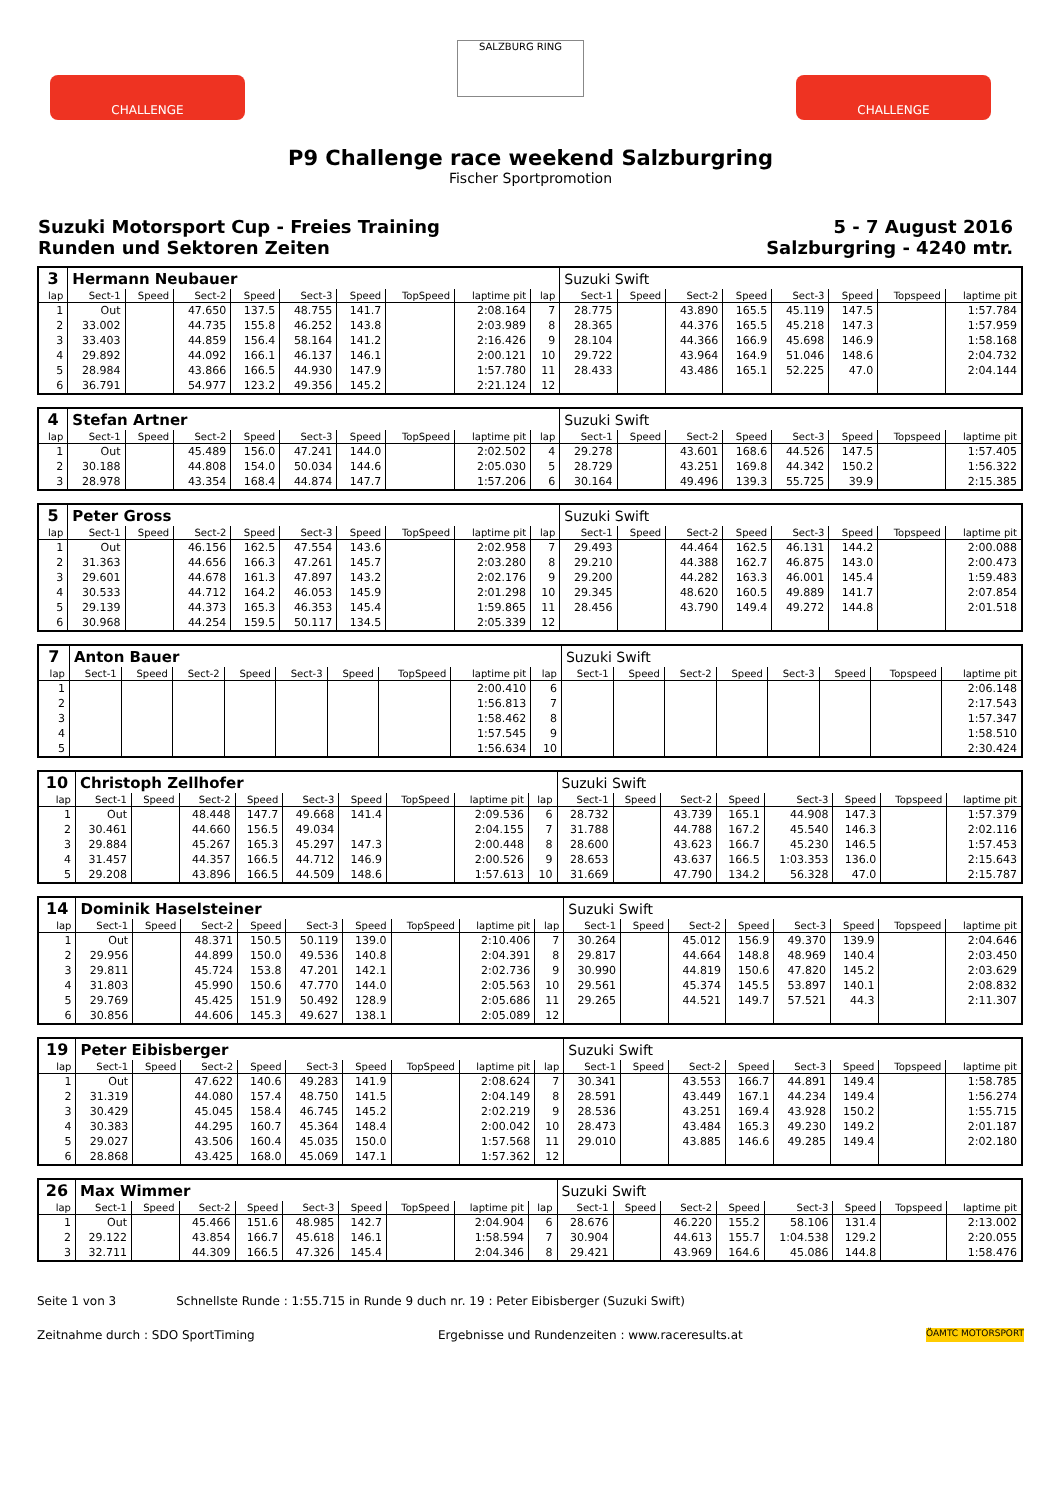CHALLENGE
SALZBURG RING
CHALLENGE
P9 Challenge race weekend Salzburgring
Fischer Sportpromotion
Suzuki Motorsport Cup - Freies Training
Runden und Sektoren Zeiten
5 - 7 August 2016
Salzburgring - 4240 mtr.
| 3 | Hermann Neubauer | | | | | | | | | Suzuki Swift | | | | | | | |
| lap | Sect-1 | Speed | Sect-2 | Speed | Sect-3 | Speed | TopSpeed | laptime pit | lap | Sect-1 | Speed | Sect-2 | Speed | Sect-3 | Speed | Topspeed | laptime pit |
| 1 | Out | | 47.650 | 137.5 | 48.755 | 141.7 | | 2:08.164 | 7 | 28.775 | | 43.890 | 165.5 | 45.119 | 147.5 | | 1:57.784 |
| 2 | 33.002 | | 44.735 | 155.8 | 46.252 | 143.8 | | 2:03.989 | 8 | 28.365 | | 44.376 | 165.5 | 45.218 | 147.3 | | 1:57.959 |
| 3 | 33.403 | | 44.859 | 156.4 | 58.164 | 141.2 | | 2:16.426 | 9 | 28.104 | | 44.366 | 166.9 | 45.698 | 146.9 | | 1:58.168 |
| 4 | 29.892 | | 44.092 | 166.1 | 46.137 | 146.1 | | 2:00.121 | 10 | 29.722 | | 43.964 | 164.9 | 51.046 | 148.6 | | 2:04.732 |
| 5 | 28.984 | | 43.866 | 166.5 | 44.930 | 147.9 | | 1:57.780 | 11 | 28.433 | | 43.486 | 165.1 | 52.225 | 47.0 | | 2:04.144 |
| 6 | 36.791 | | 54.977 | 123.2 | 49.356 | 145.2 | | 2:21.124 | 12 | | | | | | | | |
| 4 | Stefan Artner | | | | | | | | | Suzuki Swift | | | | | | | |
| lap | Sect-1 | Speed | Sect-2 | Speed | Sect-3 | Speed | TopSpeed | laptime pit | lap | Sect-1 | Speed | Sect-2 | Speed | Sect-3 | Speed | Topspeed | laptime pit |
| 1 | Out | | 45.489 | 156.0 | 47.241 | 144.0 | | 2:02.502 | 4 | 29.278 | | 43.601 | 168.6 | 44.526 | 147.5 | | 1:57.405 |
| 2 | 30.188 | | 44.808 | 154.0 | 50.034 | 144.6 | | 2:05.030 | 5 | 28.729 | | 43.251 | 169.8 | 44.342 | 150.2 | | 1:56.322 |
| 3 | 28.978 | | 43.354 | 168.4 | 44.874 | 147.7 | | 1:57.206 | 6 | 30.164 | | 49.496 | 139.3 | 55.725 | 39.9 | | 2:15.385 |
| 5 | Peter Gross | | | | | | | | | Suzuki Swift | | | | | | | |
| lap | Sect-1 | Speed | Sect-2 | Speed | Sect-3 | Speed | TopSpeed | laptime pit | lap | Sect-1 | Speed | Sect-2 | Speed | Sect-3 | Speed | Topspeed | laptime pit |
| 1 | Out | | 46.156 | 162.5 | 47.554 | 143.6 | | 2:02.958 | 7 | 29.493 | | 44.464 | 162.5 | 46.131 | 144.2 | | 2:00.088 |
| 2 | 31.363 | | 44.656 | 166.3 | 47.261 | 145.7 | | 2:03.280 | 8 | 29.210 | | 44.388 | 162.7 | 46.875 | 143.0 | | 2:00.473 |
| 3 | 29.601 | | 44.678 | 161.3 | 47.897 | 143.2 | | 2:02.176 | 9 | 29.200 | | 44.282 | 163.3 | 46.001 | 145.4 | | 1:59.483 |
| 4 | 30.533 | | 44.712 | 164.2 | 46.053 | 145.9 | | 2:01.298 | 10 | 29.345 | | 48.620 | 160.5 | 49.889 | 141.7 | | 2:07.854 |
| 5 | 29.139 | | 44.373 | 165.3 | 46.353 | 145.4 | | 1:59.865 | 11 | 28.456 | | 43.790 | 149.4 | 49.272 | 144.8 | | 2:01.518 |
| 6 | 30.968 | | 44.254 | 159.5 | 50.117 | 134.5 | | 2:05.339 | 12 | | | | | | | | |
| 7 | Anton Bauer | | | | | | | | | Suzuki Swift | | | | | | | |
| lap | Sect-1 | Speed | Sect-2 | Speed | Sect-3 | Speed | TopSpeed | laptime pit | lap | Sect-1 | Speed | Sect-2 | Speed | Sect-3 | Speed | Topspeed | laptime pit |
| 1 | | | | | | | | 2:00.410 | 6 | | | | | | | | 2:06.148 |
| 2 | | | | | | | | 1:56.813 | 7 | | | | | | | | 2:17.543 |
| 3 | | | | | | | | 1:58.462 | 8 | | | | | | | | 1:57.347 |
| 4 | | | | | | | | 1:57.545 | 9 | | | | | | | | 1:58.510 |
| 5 | | | | | | | | 1:56.634 | 10 | | | | | | | | 2:30.424 |
| 10 | Christoph Zellhofer | | | | | | | | | Suzuki Swift | | | | | | | |
| lap | Sect-1 | Speed | Sect-2 | Speed | Sect-3 | Speed | TopSpeed | laptime pit | lap | Sect-1 | Speed | Sect-2 | Speed | Sect-3 | Speed | Topspeed | laptime pit |
| 1 | Out | | 48.448 | 147.7 | 49.668 | 141.4 | | 2:09.536 | 6 | 28.732 | | 43.739 | 165.1 | 44.908 | 147.3 | | 1:57.379 |
| 2 | 30.461 | | 44.660 | 156.5 | 49.034 | | | 2:04.155 | 7 | 31.788 | | 44.788 | 167.2 | 45.540 | 146.3 | | 2:02.116 |
| 3 | 29.884 | | 45.267 | 165.3 | 45.297 | 147.3 | | 2:00.448 | 8 | 28.600 | | 43.623 | 166.7 | 45.230 | 146.5 | | 1:57.453 |
| 4 | 31.457 | | 44.357 | 166.5 | 44.712 | 146.9 | | 2:00.526 | 9 | 28.653 | | 43.637 | 166.5 | 1:03.353 | 136.0 | | 2:15.643 |
| 5 | 29.208 | | 43.896 | 166.5 | 44.509 | 148.6 | | 1:57.613 | 10 | 31.669 | | 47.790 | 134.2 | 56.328 | 47.0 | | 2:15.787 |
| 14 | Dominik Haselsteiner | | | | | | | | | Suzuki Swift | | | | | | | |
| lap | Sect-1 | Speed | Sect-2 | Speed | Sect-3 | Speed | TopSpeed | laptime pit | lap | Sect-1 | Speed | Sect-2 | Speed | Sect-3 | Speed | Topspeed | laptime pit |
| 1 | Out | | 48.371 | 150.5 | 50.119 | 139.0 | | 2:10.406 | 7 | 30.264 | | 45.012 | 156.9 | 49.370 | 139.9 | | 2:04.646 |
| 2 | 29.956 | | 44.899 | 150.0 | 49.536 | 140.8 | | 2:04.391 | 8 | 29.817 | | 44.664 | 148.8 | 48.969 | 140.4 | | 2:03.450 |
| 3 | 29.811 | | 45.724 | 153.8 | 47.201 | 142.1 | | 2:02.736 | 9 | 30.990 | | 44.819 | 150.6 | 47.820 | 145.2 | | 2:03.629 |
| 4 | 31.803 | | 45.990 | 150.6 | 47.770 | 144.0 | | 2:05.563 | 10 | 29.561 | | 45.374 | 145.5 | 53.897 | 140.1 | | 2:08.832 |
| 5 | 29.769 | | 45.425 | 151.9 | 50.492 | 128.9 | | 2:05.686 | 11 | 29.265 | | 44.521 | 149.7 | 57.521 | 44.3 | | 2:11.307 |
| 6 | 30.856 | | 44.606 | 145.3 | 49.627 | 138.1 | | 2:05.089 | 12 | | | | | | | | |
| 19 | Peter Eibisberger | | | | | | | | | Suzuki Swift | | | | | | | |
| lap | Sect-1 | Speed | Sect-2 | Speed | Sect-3 | Speed | TopSpeed | laptime pit | lap | Sect-1 | Speed | Sect-2 | Speed | Sect-3 | Speed | Topspeed | laptime pit |
| 1 | Out | | 47.622 | 140.6 | 49.283 | 141.9 | | 2:08.624 | 7 | 30.341 | | 43.553 | 166.7 | 44.891 | 149.4 | | 1:58.785 |
| 2 | 31.319 | | 44.080 | 157.4 | 48.750 | 141.5 | | 2:04.149 | 8 | 28.591 | | 43.449 | 167.1 | 44.234 | 149.4 | | 1:56.274 |
| 3 | 30.429 | | 45.045 | 158.4 | 46.745 | 145.2 | | 2:02.219 | 9 | 28.536 | | 43.251 | 169.4 | 43.928 | 150.2 | | 1:55.715 |
| 4 | 30.383 | | 44.295 | 160.7 | 45.364 | 148.4 | | 2:00.042 | 10 | 28.473 | | 43.484 | 165.3 | 49.230 | 149.2 | | 2:01.187 |
| 5 | 29.027 | | 43.506 | 160.4 | 45.035 | 150.0 | | 1:57.568 | 11 | 29.010 | | 43.885 | 146.6 | 49.285 | 149.4 | | 2:02.180 |
| 6 | 28.868 | | 43.425 | 168.0 | 45.069 | 147.1 | | 1:57.362 | 12 | | | | | | | | |
| 26 | Max Wimmer | | | | | | | | | Suzuki Swift | | | | | | | |
| lap | Sect-1 | Speed | Sect-2 | Speed | Sect-3 | Speed | TopSpeed | laptime pit | lap | Sect-1 | Speed | Sect-2 | Speed | Sect-3 | Speed | Topspeed | laptime pit |
| 1 | Out | | 45.466 | 151.6 | 48.985 | 142.7 | | 2:04.904 | 6 | 28.676 | | 46.220 | 155.2 | 58.106 | 131.4 | | 2:13.002 |
| 2 | 29.122 | | 43.854 | 166.7 | 45.618 | 146.1 | | 1:58.594 | 7 | 30.904 | | 44.613 | 155.7 | 1:04.538 | 129.2 | | 2:20.055 |
| 3 | 32.711 | | 44.309 | 166.5 | 47.326 | 145.4 | | 2:04.346 | 8 | 29.421 | | 43.969 | 164.6 | 45.086 | 144.8 | | 1:58.476 |
Seite 1 von 3 Schnellste Runde : 1:55.715 in Runde 9 duch nr. 19 : Peter Eibisberger (Suzuki Swift)
Zeitnahme durch : SDO SportTiming Ergebnisse und Rundenzeiten : www.raceresults.at ÖAMTC MOTORSPORT